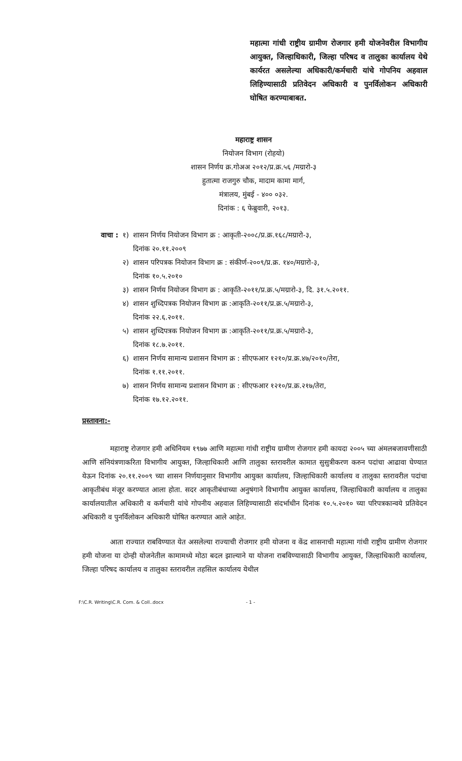महात्मा गांधी राष्ट्रीय ग्रामीण रोजगार हमी योजनेवरील विभागीय आयुक्त, जिल्हाधिकारी, जिल्हा परिषद व तालुका कार्यालय येथे कार्यरत असलेल्या अधिकारी/कर्मचारी यांचे गोपनिय अहवाल लिहिण्यासाठी प्रतिवेदन अधिकारी व पुनर्विलोकन अधिकारी घोषित करण्याबाबत.
महाराष्ट्र शासन
नियोजन विभाग (रोहयो)
शासन निर्णय क्र.गोअअ २०१२/प्र.क्र.५६ /मग्रारो-३
हुतात्मा राजगुरु चौक, मादाम कामा मार्ग,
मंत्रालय, मुंबई - ४०० ०३२.
दिनांक : ६ फेब्रुवारी, २०१३.
| वाचा : | १) | शासन निर्णय नियोजन विभाग क्र : आकृती-२००८/प्र.क्र.१६८/मग्रारो-३, दिनांक २०.११.२००९ |
| | २) | शासन परिपत्रक नियोजन विभाग क्र : संकीर्ण-२००९/प्र.क्र. १४०/मग्रारो-३, दिनांक १०.५.२०१० |
| | ३) | शासन निर्णय नियोजन विभाग क्र : आकृति-२०११/प्र.क्र.५/मग्रारो-३, दि. ३१.५.२०११. |
| | ४) | शासन शुध्दिपत्रक नियोजन विभाग क्र :आकृति-२०११/प्र.क्र.५/मग्रारो-३, दिनांक २२.६.२०११. |
| | ५) | शासन शुध्दिपत्रक नियोजन विभाग क्र :आकृति-२०११/प्र.क्र.५/मग्रारो-३, दिनांक १८.७.२०११. |
| | ६) | शासन निर्णय सामान्य प्रशासन विभाग क्र : सीएफआर १२१०/प्र.क्र.४७/२०१०/तेरा, दिनांक १.११.२०११. |
| | ७) | शासन निर्णय सामान्य प्रशासन विभाग क्र : सीएफआर १२१०/प्र.क्र.२१७/तेरा, दिनांक १७.१२.२०११. |
प्रस्तावना:-
महाराष्ट्र रोजगार हमी अधिनियम १९७७ आणि महात्मा गांधी राष्ट्रीय ग्रामीण रोजगार हमी कायदा २००५ च्या अंमलबजावणीसाठी आणि संनियंत्रणाकरिता विभागीय आयुक्त, जिल्हाधिकारी आणि तालुका स्तरावरील कामात सुसुत्रीकरण करुन पदांचा आढावा घेण्यात येऊन दिनांक २०.११.२००९ च्या शासन निर्णयानुसार विभागीय आयुक्त कार्यालय, जिल्हाधिकारी कार्यालय व तालुका स्तरावरील पदांचा आकृतीबंध मंजूर करण्यात आला होता. सदर आकृतीबंधाच्या अनुषंगाने विभागीय आयुक्त कार्यालय, जिल्हाधिकारी कार्यालय व तालुका कार्यालयातील अधिकारी व कर्मचारी यांचे गोपनीय अहवाल लिहिण्यासाठी संदर्भाधीन दिनांक १०.५.२०१० च्या परिपत्रकान्वये प्रतिवेदन अधिकारी व पुनर्विलोकन अधिकारी घोषित करण्यात आले आहेत.
आता राज्यात राबविण्यात येत असलेल्या राज्याची रोजगार हमी योजना व केंद्र शासनाची महात्मा गांधी राष्ट्रीय ग्रामीण रोजगार हमी योजना या दोन्ही योजनेतील कामामध्ये मोठा बदल झाल्याने या योजना राबविण्यासाठी विभागीय आयुक्त, जिल्हाधिकारी कार्यालय, जिल्हा परिषद कार्यालय व तालुका स्तरावरील तहसिल कार्यालय येथील
F:\C.R. Writing\C.R. Com. & Coll..docx - 1 -